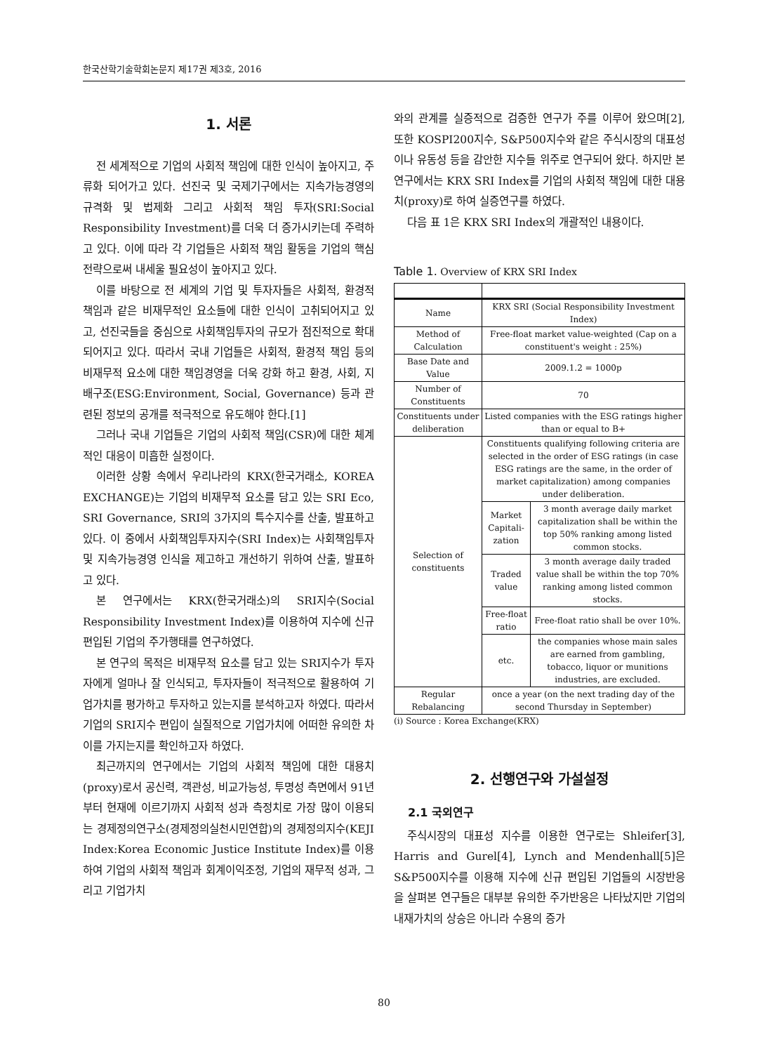한국산학기술학회논문지 제17권 제3호, 2016
1. 서론
전 세계적으로 기업의 사회적 책임에 대한 인식이 높아지고, 주류화 되어가고 있다. 선진국 및 국제기구에서는 지속가능경영의 규격화 및 법제화 그리고 사회적 책임 투자(SRI:Social Responsibility Investment)를 더욱 더 증가시키는데 주력하고 있다. 이에 따라 각 기업들은 사회적 책임 활동을 기업의 핵심 전략으로써 내세울 필요성이 높아지고 있다.
이를 바탕으로 전 세계의 기업 및 투자자들은 사회적, 환경적 책임과 같은 비재무적인 요소들에 대한 인식이 고취되어지고 있고, 선진국들을 중심으로 사회책임투자의 규모가 점진적으로 확대되어지고 있다. 따라서 국내 기업들은 사회적, 환경적 책임 등의 비재무적 요소에 대한 책임경영을 더욱 강화 하고 환경, 사회, 지배구조(ESG:Environment, Social, Governance) 등과 관련된 정보의 공개를 적극적으로 유도해야 한다.[1]
그러나 국내 기업들은 기업의 사회적 책임(CSR)에 대한 체계적인 대응이 미흡한 실정이다.
이러한 상황 속에서 우리나라의 KRX(한국거래소, KOREA EXCHANGE)는 기업의 비재무적 요소를 담고 있는 SRI Eco, SRI Governance, SRI의 3가지의 특수지수를 산출, 발표하고 있다. 이 중에서 사회책임투자지수(SRI Index)는 사회책임투자 및 지속가능경영 인식을 제고하고 개선하기 위하여 산출, 발표하고 있다.
본 연구에서는 KRX(한국거래소)의 SRI지수(Social Responsibility Investment Index)를 이용하여 지수에 신규 편입된 기업의 주가행태를 연구하였다.
본 연구의 목적은 비재무적 요소를 담고 있는 SRI지수가 투자자에게 얼마나 잘 인식되고, 투자자들이 적극적으로 활용하여 기업가치를 평가하고 투자하고 있는지를 분석하고자 하였다. 따라서 기업의 SRI지수 편입이 실질적으로 기업가치에 어떠한 유의한 차이를 가지는지를 확인하고자 하였다.
최근까지의 연구에서는 기업의 사회적 책임에 대한 대용치(proxy)로서 공신력, 객관성, 비교가능성, 투명성 측면에서 91년부터 현재에 이르기까지 사회적 성과 측정치로 가장 많이 이용되는 경제정의연구소(경제정의실천시민연합)의 경제정의지수(KEJI Index:Korea Economic Justice Institute Index)를 이용하여 기업의 사회적 책임과 회계이익조정, 기업의 재무적 성과, 그리고 기업가치
와의 관계를 실증적으로 검증한 연구가 주를 이루어 왔으며[2], 또한 KOSPI200지수, S&P500지수와 같은 주식시장의 대표성이나 유동성 등을 감안한 지수들 위주로 연구되어 왔다. 하지만 본 연구에서는 KRX SRI Index를 기업의 사회적 책임에 대한 대용치(proxy)로 하여 실증연구를 하였다.
다음 표 1은 KRX SRI Index의 개괄적인 내용이다.
Table 1. Overview of KRX SRI Index
| Name | KRX SRI (Social Responsibility Investment Index) | |
| Method of Calculation | Free-float market value-weighted (Cap on a constituent's weight : 25%) | |
| Base Date and Value | 2009.1.2 = 1000p | |
| Number of Constituents | 70 | |
| Constituents under deliberation | Listed companies with the ESG ratings higher than or equal to B+ | |
| Selection of constituents | Constituents qualifying following criteria are selected in the order of ESG ratings (in case ESG ratings are the same, in the order of market capitalization) among companies under deliberation. | |
| | Market Capitali-zation | 3 month average daily market capitalization shall be within the top 50% ranking among listed common stocks. |
| | Traded value | 3 month average daily traded value shall be within the top 70% ranking among listed common stocks. |
| | Free-float ratio | Free-float ratio shall be over 10%. |
| | etc. | the companies whose main sales are earned from gambling, tobacco, liquor or munitions industries, are excluded. |
| Regular Rebalancing | once a year (on the next trading day of the second Thursday in September) | |
(i) Source : Korea Exchange(KRX)
2. 선행연구와 가설설정
2.1 국외연구
주식시장의 대표성 지수를 이용한 연구로는 Shleifer[3], Harris and Gurel[4], Lynch and Mendenhall[5]은 S&P500지수를 이용해 지수에 신규 편입된 기업들의 시장반응을 살펴본 연구들은 대부분 유의한 주가반응은 나타났지만 기업의 내재가치의 상승은 아니라 수용의 증가
80